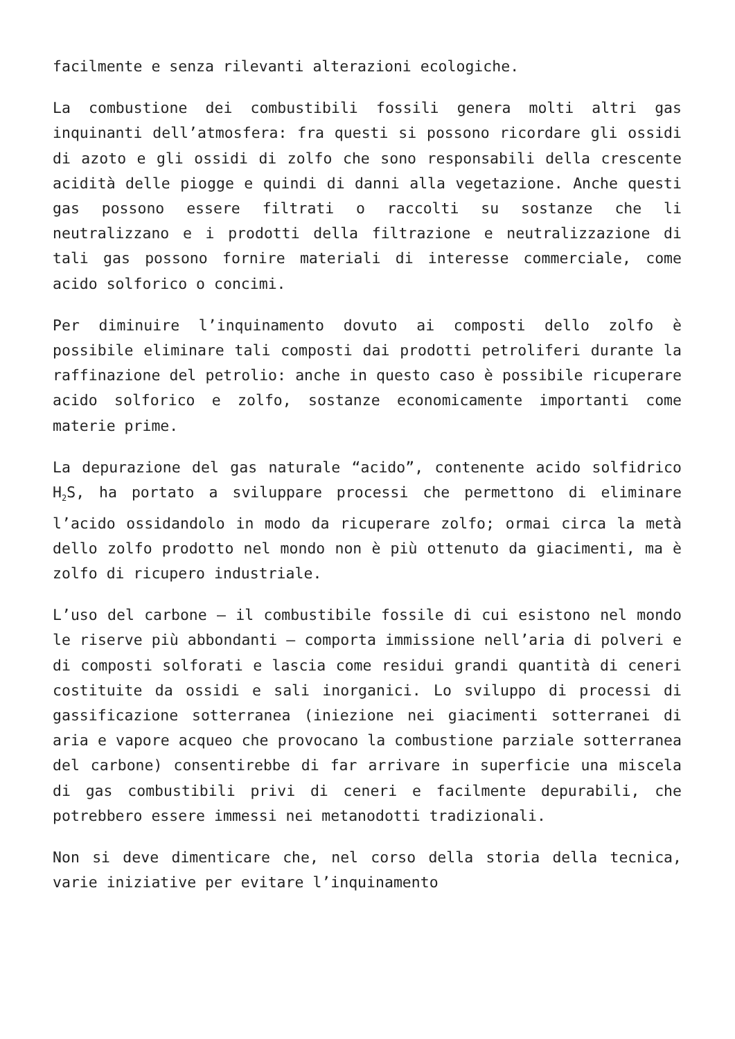facilmente e senza rilevanti alterazioni ecologiche.
La combustione dei combustibili fossili genera molti altri gas inquinanti dell’atmosfera: fra questi si possono ricordare gli ossidi di azoto e gli ossidi di zolfo che sono responsabili della crescente acidità delle piogge e quindi di danni alla vegetazione. Anche questi gas possono essere filtrati o raccolti su sostanze che li neutralizzano e i prodotti della filtrazione e neutralizzazione di tali gas possono fornire materiali di interesse commerciale, come acido solforico o concimi.
Per diminuire l’inquinamento dovuto ai composti dello zolfo è possibile eliminare tali composti dai prodotti petroliferi durante la raffinazione del petrolio: anche in questo caso è possibile ricuperare acido solforico e zolfo, sostanze economicamente importanti come materie prime.
La depurazione del gas naturale “acido”, contenente acido solfidrico H<sub>2</sub>S, ha portato a sviluppare processi che permettono di eliminare l’acido ossidandolo in modo da ricuperare zolfo; ormai circa la metà dello zolfo prodotto nel mondo non è più ottenuto da giacimenti, ma è zolfo di ricupero industriale.
L’uso del carbone — il combustibile fossile di cui esistono nel mondo le riserve più abbondanti — comporta immissione nell’aria di polveri e di composti solforati e lascia come residui grandi quantità di ceneri costituite da ossidi e sali inorganici. Lo sviluppo di processi di gassificazione sotterranea (iniezione nei giacimenti sotterranei di aria e vapore acqueo che provocano la combustione parziale sotterranea del carbone) consentirebbe di far arrivare in superficie una miscela di gas combustibili privi di ceneri e facilmente depurabili, che potrebbero essere immessi nei metanodotti tradizionali.
Non si deve dimenticare che, nel corso della storia della tecnica, varie iniziative per evitare l’inquinamento